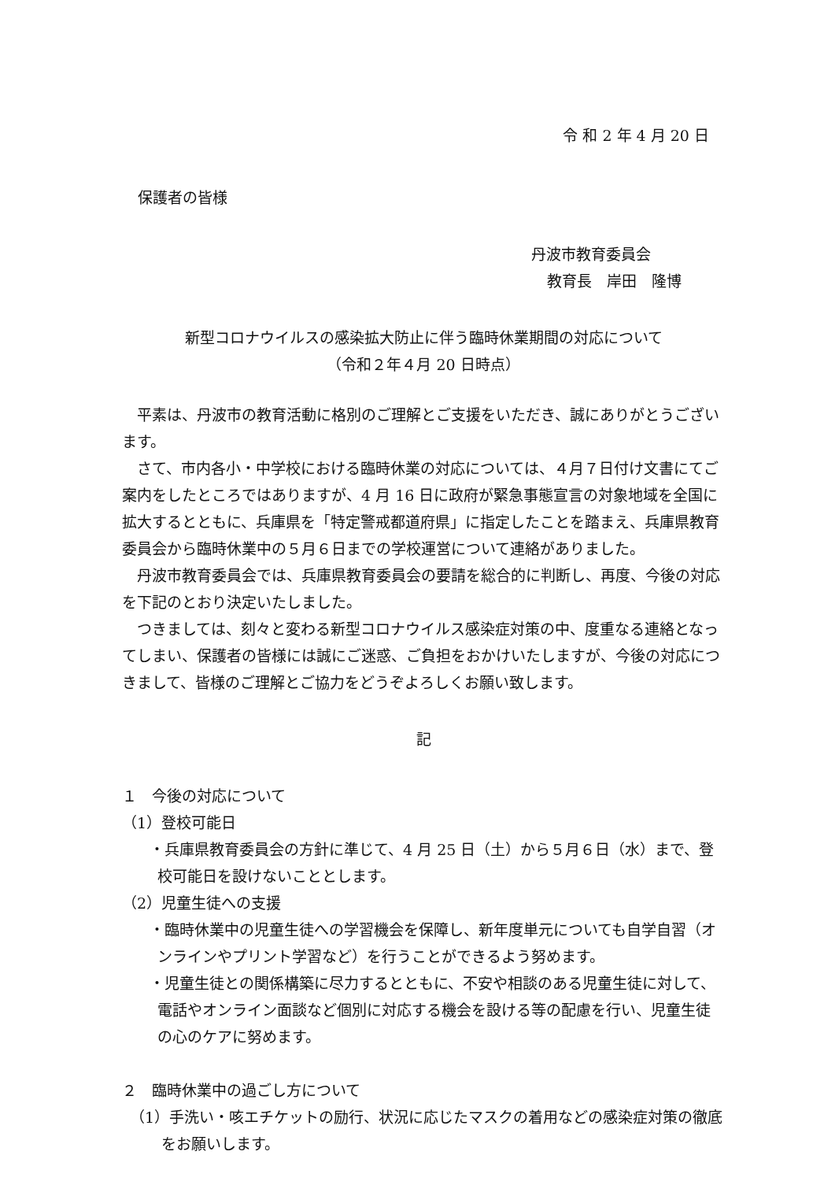令 和 2 年 4 月 20 日
保護者の皆様
丹波市教育委員会
教育長　岸田　隆博
新型コロナウイルスの感染拡大防止に伴う臨時休業期間の対応について
（令和２年４月 20 日時点）
平素は、丹波市の教育活動に格別のご理解とご支援をいただき、誠にありがとうございます。
さて、市内各小・中学校における臨時休業の対応については、４月７日付け文書にてご案内をしたところではありますが、4 月 16 日に政府が緊急事態宣言の対象地域を全国に拡大するとともに、兵庫県を「特定警戒都道府県」に指定したことを踏まえ、兵庫県教育委員会から臨時休業中の５月６日までの学校運営について連絡がありました。
丹波市教育委員会では、兵庫県教育委員会の要請を総合的に判断し、再度、今後の対応を下記のとおり決定いたしました。
つきましては、刻々と変わる新型コロナウイルス感染症対策の中、度重なる連絡となってしまい、保護者の皆様には誠にご迷惑、ご負担をおかけいたしますが、今後の対応につきまして、皆様のご理解とご協力をどうぞよろしくお願い致します。
記
１　今後の対応について
（1）登校可能日
・兵庫県教育委員会の方針に準じて、4 月 25 日（土）から５月６日（水）まで、登校可能日を設けないこととします。
（2）児童生徒への支援
・臨時休業中の児童生徒への学習機会を保障し、新年度単元についても自学自習（オンラインやプリント学習など）を行うことができるよう努めます。
・児童生徒との関係構築に尽力するとともに、不安や相談のある児童生徒に対して、電話やオンライン面談など個別に対応する機会を設ける等の配慮を行い、児童生徒の心のケアに努めます。
２　臨時休業中の過ごし方について
（1）手洗い・咳エチケットの励行、状況に応じたマスクの着用などの感染症対策の徹底をお願いします。